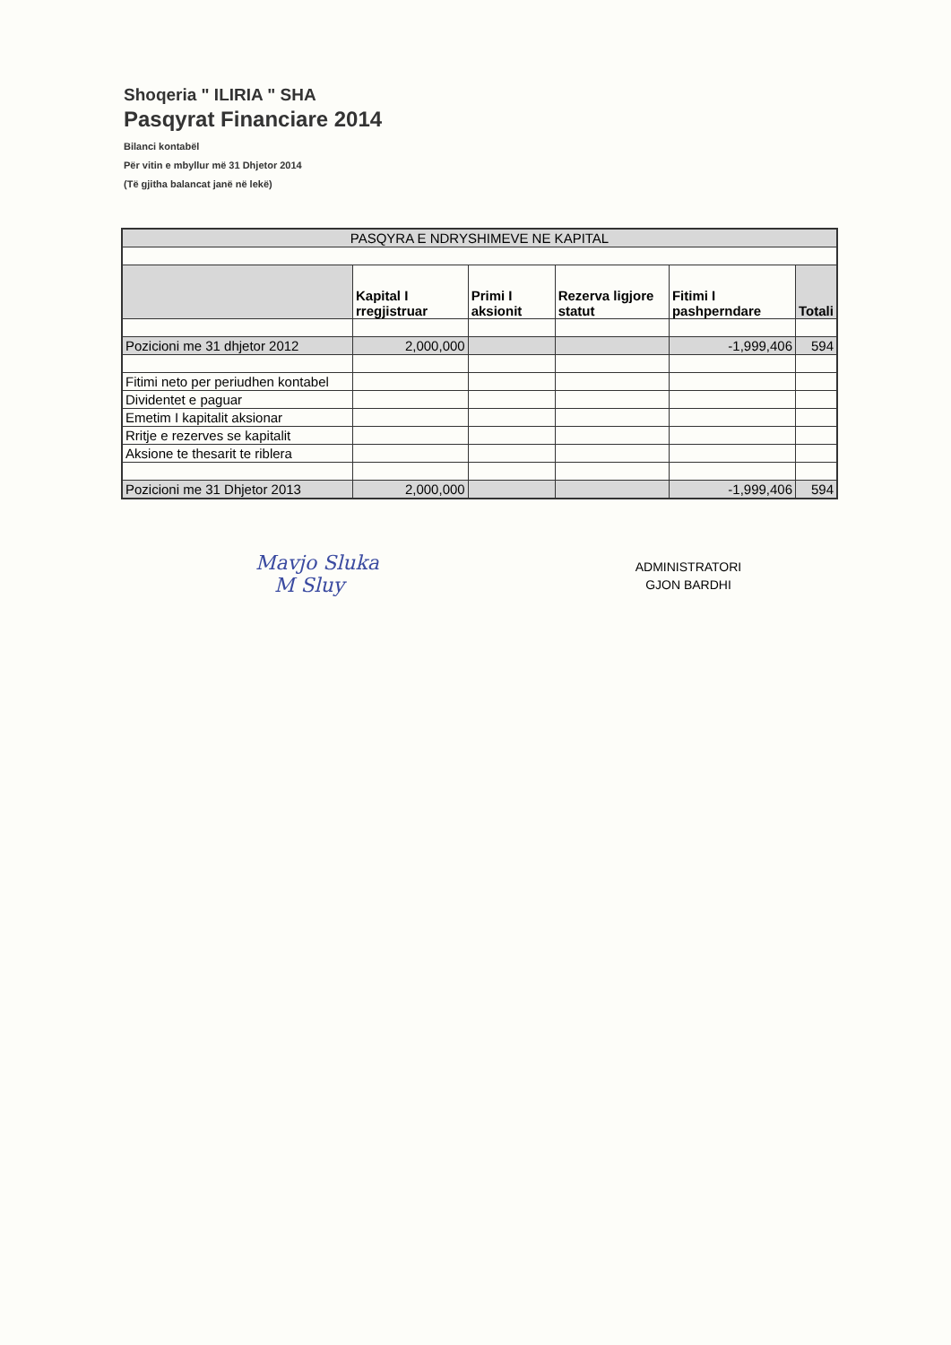Shoqeria " ILIRIA " SHA
Pasqyrat Financiare 2014
Bilanci kontabël
Për vitin e mbyllur më 31 Dhjetor 2014
(Të gjitha balancat janë në lekë)
| PASQYRA E NDRYSHIMEVE NE KAPITAL | | | | | |
| | Kapital I rregjistruar | Primi I aksionit | Rezerva ligjore statut | Fitimi I pashperndare | Totali |
| Pozicioni me 31 dhjetor 2012 | 2,000,000 | | | -1,999,406 | 594 |
| Fitimi neto per periudhen kontabel | | | | | |
| Dividentet e paguar | | | | | |
| Emetim I kapitalit aksionar | | | | | |
| Rritje e rezerves se kapitalit | | | | | |
| Aksione te thesarit te riblera | | | | | |
| Pozicioni me 31 Dhjetor 2013 | 2,000,000 | | | -1,999,406 | 594 |
Mavjo Sluka
M Sluy
ADMINISTRATORI
GJON BARDHI